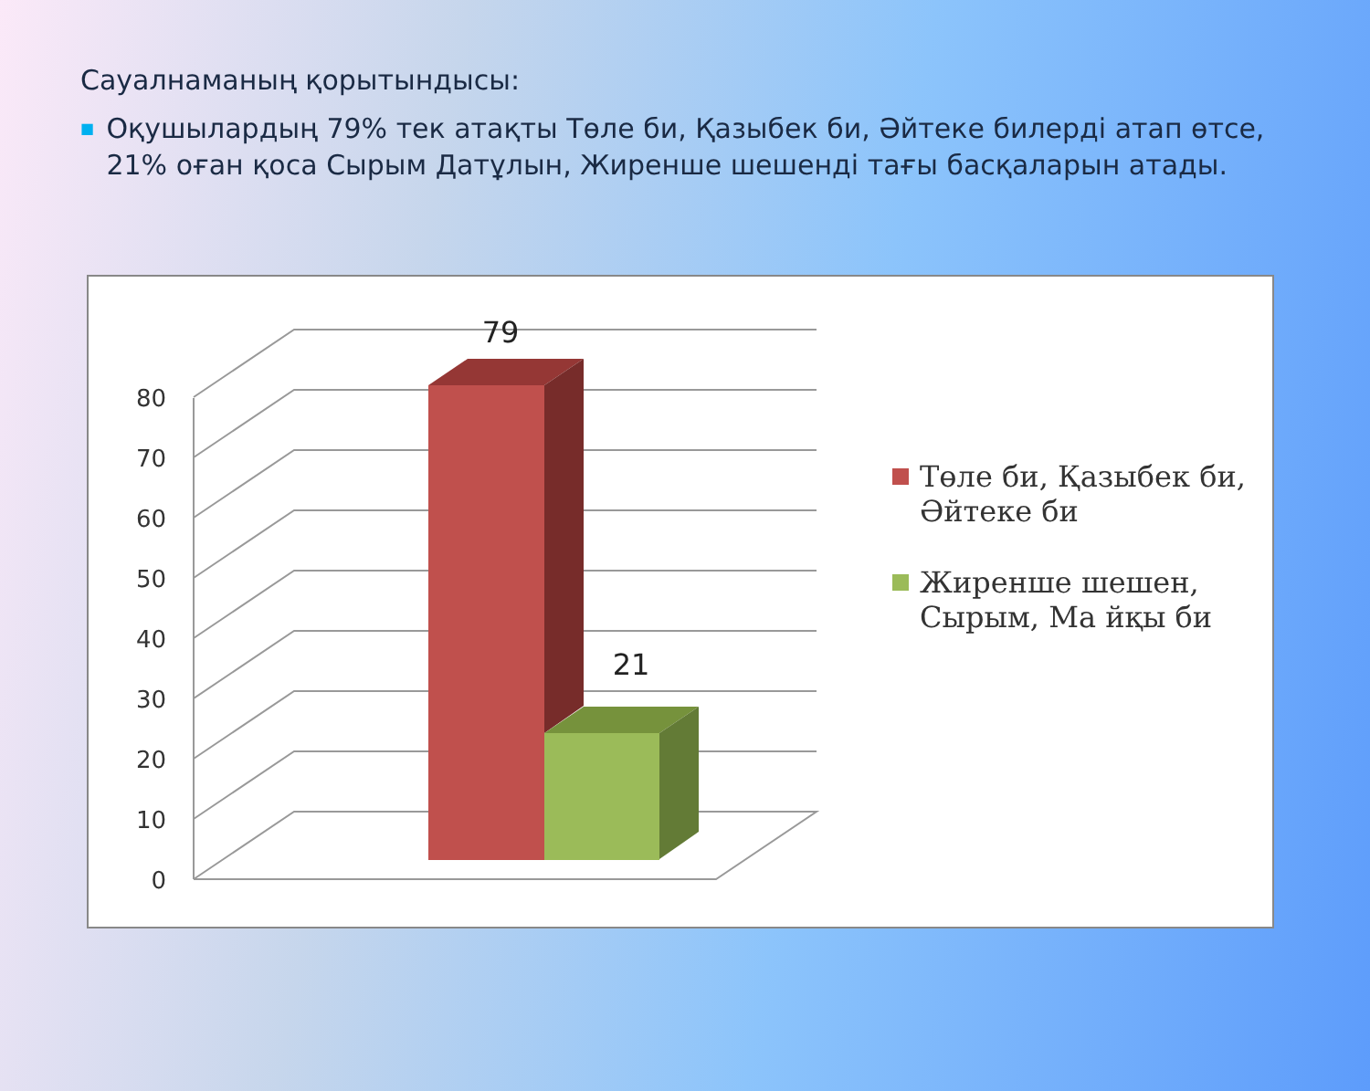Сауалнаманың қорытындысы:
■ Оқушылардың 79% тек атақты Төле би, Қазыбек би, Әйтеке билерді атап өтсе, 21% оған қоса Сырым Датұлын, Жиренше шешенді тағы басқаларын атады.
0
10
20
30
40
50
60
70
80
79
21
Төле би, Қазыбек би, Әйтеке би
Жиренше шешен, Сырым, Ма йқы би